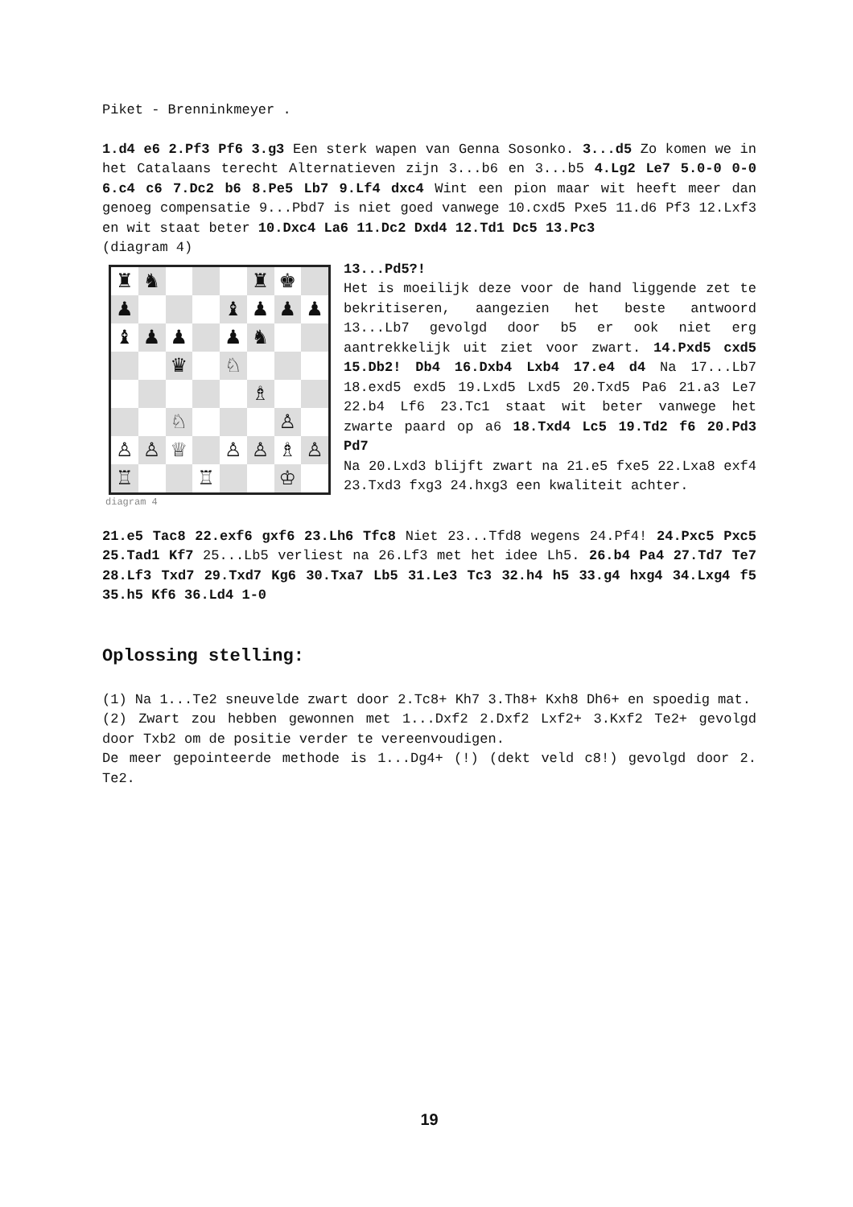Piket - Brenninkmeyer .
1.d4 e6 2.Pf3 Pf6 3.g3 Een sterk wapen van Genna Sosonko. 3...d5 Zo komen we in het Catalaans terecht Alternatieven zijn 3...b6 en 3...b5 4.Lg2 Le7 5.0-0 0-0 6.c4 c6 7.Dc2 b6 8.Pe5 Lb7 9.Lf4 dxc4 Wint een pion maar wit heeft meer dan genoeg compensatie 9...Pbd7 is niet goed vanwege 10.cxd5 Pxe5 11.d6 Pf3 12.Lxf3 en wit staat beter 10.Dxc4 La6 11.Dc2 Dxd4 12.Td1 Dc5 13.Pc3
(diagram 4)
♜
♞
♜
♚
♟
♝
♟
♟
♟
♝
♟
♟
♟
♞
♛
♘
♗
♘
♙
♙
♙
♕
♙
♙
♗
♙
♖
♖
♔
diagram 4
13...Pd5?!
Het is moeilijk deze voor de hand liggende zet te bekritiseren, aangezien het beste antwoord 13...Lb7 gevolgd door b5 er ook niet erg aantrekkelijk uit ziet voor zwart. 14.Pxd5 cxd5 15.Db2! Db4 16.Dxb4 Lxb4 17.e4 d4 Na 17...Lb7 18.exd5 exd5 19.Lxd5 Lxd5 20.Txd5 Pa6 21.a3 Le7 22.b4 Lf6 23.Tc1 staat wit beter vanwege het zwarte paard op a6 18.Txd4 Lc5 19.Td2 f6 20.Pd3 Pd7
Na 20.Lxd3 blijft zwart na 21.e5 fxe5 22.Lxa8 exf4 23.Txd3 fxg3 24.hxg3 een kwaliteit achter.
21.e5 Tac8 22.exf6 gxf6 23.Lh6 Tfc8 Niet 23...Tfd8 wegens 24.Pf4! 24.Pxc5 Pxc5 25.Tad1 Kf7 25...Lb5 verliest na 26.Lf3 met het idee Lh5. 26.b4 Pa4 27.Td7 Te7 28.Lf3 Txd7 29.Txd7 Kg6 30.Txa7 Lb5 31.Le3 Tc3 32.h4 h5 33.g4 hxg4 34.Lxg4 f5 35.h5 Kf6 36.Ld4 1-0
Oplossing stelling:
(1) Na 1...Te2 sneuvelde zwart door 2.Tc8+ Kh7 3.Th8+ Kxh8 Dh6+ en spoedig mat.
(2) Zwart zou hebben gewonnen met 1...Dxf2 2.Dxf2 Lxf2+ 3.Kxf2 Te2+ gevolgd door Txb2 om de positie verder te vereenvoudigen.
De meer gepointeerde methode is 1...Dg4+ (!) (dekt veld c8!) gevolgd door 2. Te2.
19